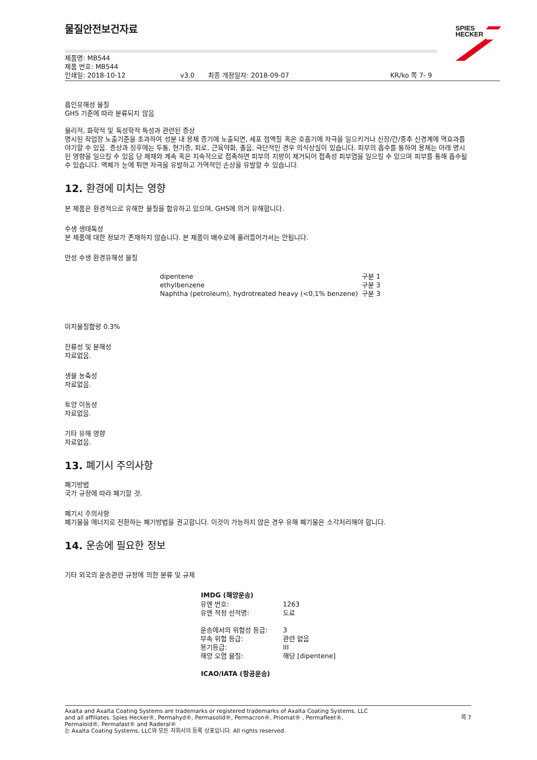물질안전보건자료
SPIES
HECKER
제품명: MB544
제품 번호: MB544
인쇄일: 2018-10-12 v3.0 최종 개정일자: 2018-09-07 KR/ko 쪽 7- 9
흡인유해성 물질
GHS 기준에 따라 분류되지 않음
물리적, 화학적 및 독성학적 특성과 관련된 증상
명시된 작업장 노출기준을 초과하여 성분 내 용제 증기에 노출되면, 세포 점액질 혹은 호흡기에 자극을 일으키거나 신장/간/중추 신경계에 역효과를 야기할 수 있음. 증상과 징후에는 두통, 현기증, 피로, 근육약화, 졸음, 극단적인 경우 의식상실이 있습니다. 피부의 흡수를 통하여 용제는 아래 명시된 영향을 일으킬 수 있음 당 제재와 계속 혹은 지속적으로 접촉하면 피부의 지방이 제거되어 접촉성 피부염을 일으킬 수 있으며 피부를 통해 흡수될 수 있습니다. 액체가 눈에 튀면 자극을 유발하고 가역적인 손상을 유발할 수 있습니다.
12. 환경에 미치는 영향
본 제품은 환경적으로 유해한 물질을 함유하고 있으며, GHS에 의거 유해합니다.
수생 생태독성
본 제품에 대한 정보가 존재하지 않습니다. 본 제품이 배수로에 흘러들어가서는 안됩니다.
만성 수생 환경유해성 물질
| dipentene | 구분 1 |
| ethylbenzene | 구분 3 |
| Naphtha (petroleum), hydrotreated heavy (<0,1% benzene) | 구분 3 |
미지물질함량 0.3%
잔류성 및 분해성
자료없음.
생물 농축성
자료없음.
토양 이동성
자료없음.
기타 유해 영향
자료없음.
13. 폐기시 주의사항
폐기방법
국가 규정에 따라 폐기할 것.
폐기시 주의사항
폐기물을 에너지로 전환하는 폐기방법을 권고합니다. 이것이 가능하지 않은 경우 유해 폐기물은 소각처리해야 합니다.
14. 운송에 필요한 정보
기타 외국의 운송관련 규정에 의한 분류 및 규제
| IMDG (해양운송) | |
| --- | --- |
| 유엔 번호: | 1263 |
| 유엔 적정 선적명: | 도료 |
| 운송에서의 위험성 등급: | 3 |
| 부속 위험 등급: | 관련 없음 |
| 용기등급: | III |
| 해양 오염 물질: | 해당 [dipentene] |
| ICAO/IATA (항공운송) | |
Axalta and Axalta Coating Systems are trademarks or registered trademarks of Axalta Coating Systems, LLC and all affiliates. Spies Hecker®, Permahyd®, Permasolid®, Permacron®, Priomat® , Permafleet®, Permaloid®, Permafast® and Raderal®
는 Axalta Coating Systems, LLC와 모든 자회사의 등록 상표입니다. All rights reserved.
쪽 7